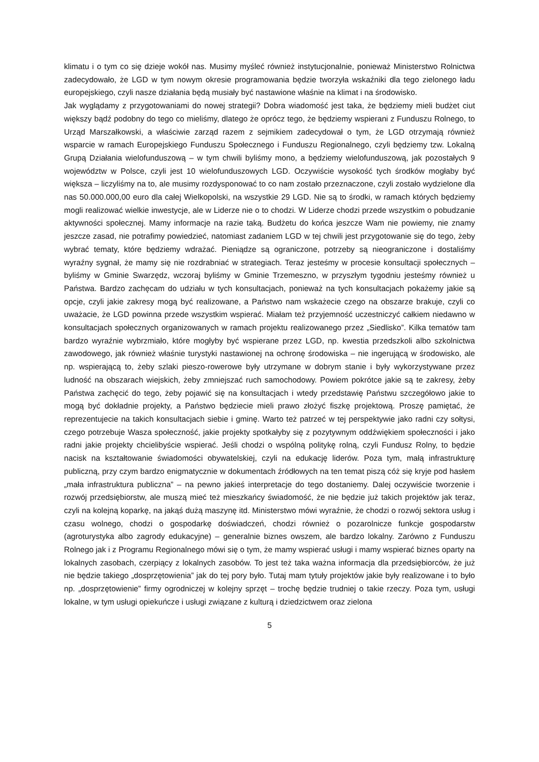klimatu i o tym co się dzieje wokół nas. Musimy myśleć również instytucjonalnie, ponieważ Ministerstwo Rolnictwa zadecydowało, że LGD w tym nowym okresie programowania będzie tworzyła wskaźniki dla tego zielonego ładu europejskiego, czyli nasze działania będą musiały być nastawione właśnie na klimat i na środowisko.
Jak wyglądamy z przygotowaniami do nowej strategii? Dobra wiadomość jest taka, że będziemy mieli budżet ciut większy bądź podobny do tego co mieliśmy, dlatego że oprócz tego, że będziemy wspierani z Funduszu Rolnego, to Urząd Marszałkowski, a właściwie zarząd razem z sejmikiem zadecydował o tym, że LGD otrzymają również wsparcie w ramach Europejskiego Funduszu Społecznego i Funduszu Regionalnego, czyli będziemy tzw. Lokalną Grupą Działania wielofunduszową – w tym chwili byliśmy mono, a będziemy wielofunduszową, jak pozostałych 9 województw w Polsce, czyli jest 10 wielofunduszowych LGD. Oczywiście wysokość tych środków mogłaby być większa – liczyliśmy na to, ale musimy rozdysponować to co nam zostało przeznaczone, czyli zostało wydzielone dla nas 50.000.000,00 euro dla całej Wielkopolski, na wszystkie 29 LGD. Nie są to środki, w ramach których będziemy mogli realizować wielkie inwestycje, ale w Liderze nie o to chodzi. W Liderze chodzi przede wszystkim o pobudzanie aktywności społecznej. Mamy informacje na razie taką. Budżetu do końca jeszcze Wam nie powiemy, nie znamy jeszcze zasad, nie potrafimy powiedzieć, natomiast zadaniem LGD w tej chwili jest przygotowanie się do tego, żeby wybrać tematy, które będziemy wdrażać. Pieniądze są ograniczone, potrzeby są nieograniczone i dostaliśmy wyraźny sygnał, że mamy się nie rozdrabniać w strategiach. Teraz jesteśmy w procesie konsultacji społecznych – byliśmy w Gminie Swarzędz, wczoraj byliśmy w Gminie Trzemeszno, w przyszłym tygodniu jesteśmy również u Państwa. Bardzo zachęcam do udziału w tych konsultacjach, ponieważ na tych konsultacjach pokażemy jakie są opcje, czyli jakie zakresy mogą być realizowane, a Państwo nam wskażecie czego na obszarze brakuje, czyli co uważacie, że LGD powinna przede wszystkim wspierać. Miałam też przyjemność uczestniczyć całkiem niedawno w konsultacjach społecznych organizowanych w ramach projektu realizowanego przez „Siedlisko”. Kilka tematów tam bardzo wyraźnie wybrzmiało, które mogłyby być wspierane przez LGD, np. kwestia przedszkoli albo szkolnictwa zawodowego, jak również właśnie turystyki nastawionej na ochronę środowiska – nie ingerującą w środowisko, ale np. wspierającą to, żeby szlaki pieszo-rowerowe były utrzymane w dobrym stanie i były wykorzystywane przez ludność na obszarach wiejskich, żeby zmniejszać ruch samochodowy. Powiem pokrótce jakie są te zakresy, żeby Państwa zachęcić do tego, żeby pojawić się na konsultacjach i wtedy przedstawię Państwu szczegółowo jakie to mogą być dokładnie projekty, a Państwo będziecie mieli prawo złożyć fiszkę projektową. Proszę pamiętać, że reprezentujecie na takich konsultacjach siebie i gminę. Warto też patrzeć w tej perspektywie jako radni czy sołtysi, czego potrzebuje Wasza społeczność, jakie projekty spotkałyby się z pozytywnym oddźwiękiem społeczności i jako radni jakie projekty chcielibyście wspierać. Jeśli chodzi o wspólną politykę rolną, czyli Fundusz Rolny, to będzie nacisk na kształtowanie świadomości obywatelskiej, czyli na edukację liderów. Poza tym, małą infrastrukturę publiczną, przy czym bardzo enigmatycznie w dokumentach źródłowych na ten temat piszą cóż się kryje pod hasłem „mała infrastruktura publiczna” – na pewno jakieś interpretacje do tego dostaniemy. Dalej oczywiście tworzenie i rozwój przedsiębiorstw, ale muszą mieć też mieszkańcy świadomość, że nie będzie już takich projektów jak teraz, czyli na kolejną koparkę, na jakąś dużą maszynę itd. Ministerstwo mówi wyraźnie, że chodzi o rozwój sektora usług i czasu wolnego, chodzi o gospodarkę doświadczeń, chodzi również o pozarolnicze funkcje gospodarstw (agroturystyka albo zagrody edukacyjne) – generalnie biznes owszem, ale bardzo lokalny. Zarówno z Funduszu Rolnego jak i z Programu Regionalnego mówi się o tym, że mamy wspierać usługi i mamy wspierać biznes oparty na lokalnych zasobach, czerpiący z lokalnych zasobów. To jest też taka ważna informacja dla przedsiębiorców, że już nie będzie takiego „dosprzętowienia” jak do tej pory było. Tutaj mam tytuły projektów jakie były realizowane i to było np. „dosprzętowienie” firmy ogrodniczej w kolejny sprzęt – trochę będzie trudniej o takie rzeczy. Poza tym, usługi lokalne, w tym usługi opiekuńcze i usługi związane z kulturą i dziedzictwem oraz zielona
5